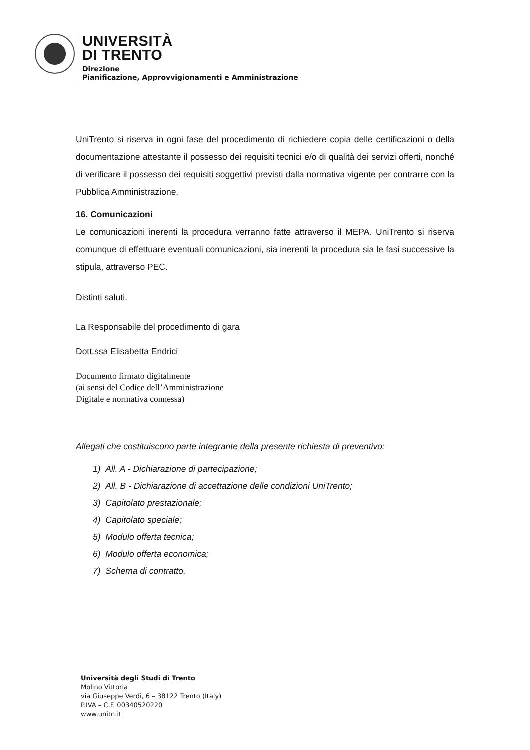UNIVERSITÀ
DI TRENTO
Direzione
Pianificazione, Approvvigionamenti e Amministrazione
UniTrento si riserva in ogni fase del procedimento di richiedere copia delle certificazioni o della documentazione attestante il possesso dei requisiti tecnici e/o di qualità dei servizi offerti, nonché di verificare il possesso dei requisiti soggettivi previsti dalla normativa vigente per contrarre con la Pubblica Amministrazione.
16. Comunicazioni
Le comunicazioni inerenti la procedura verranno fatte attraverso il MEPA. UniTrento si riserva comunque di effettuare eventuali comunicazioni, sia inerenti la procedura sia le fasi successive la stipula, attraverso PEC.
Distinti saluti.
La Responsabile del procedimento di gara
Dott.ssa Elisabetta Endrici
Documento firmato digitalmente
(ai sensi del Codice dell’Amministrazione
Digitale e normativa connessa)
Allegati che costituiscono parte integrante della presente richiesta di preventivo:
1) All. A - Dichiarazione di partecipazione;
2) All. B - Dichiarazione di accettazione delle condizioni UniTrento;
3) Capitolato prestazionale;
4) Capitolato speciale;
5) Modulo offerta tecnica;
6) Modulo offerta economica;
7) Schema di contratto.
Università degli Studi di Trento
Molino Vittoria
via Giuseppe Verdi, 6 – 38122 Trento (Italy)
P.IVA – C.F. 00340520220
www.unitn.it